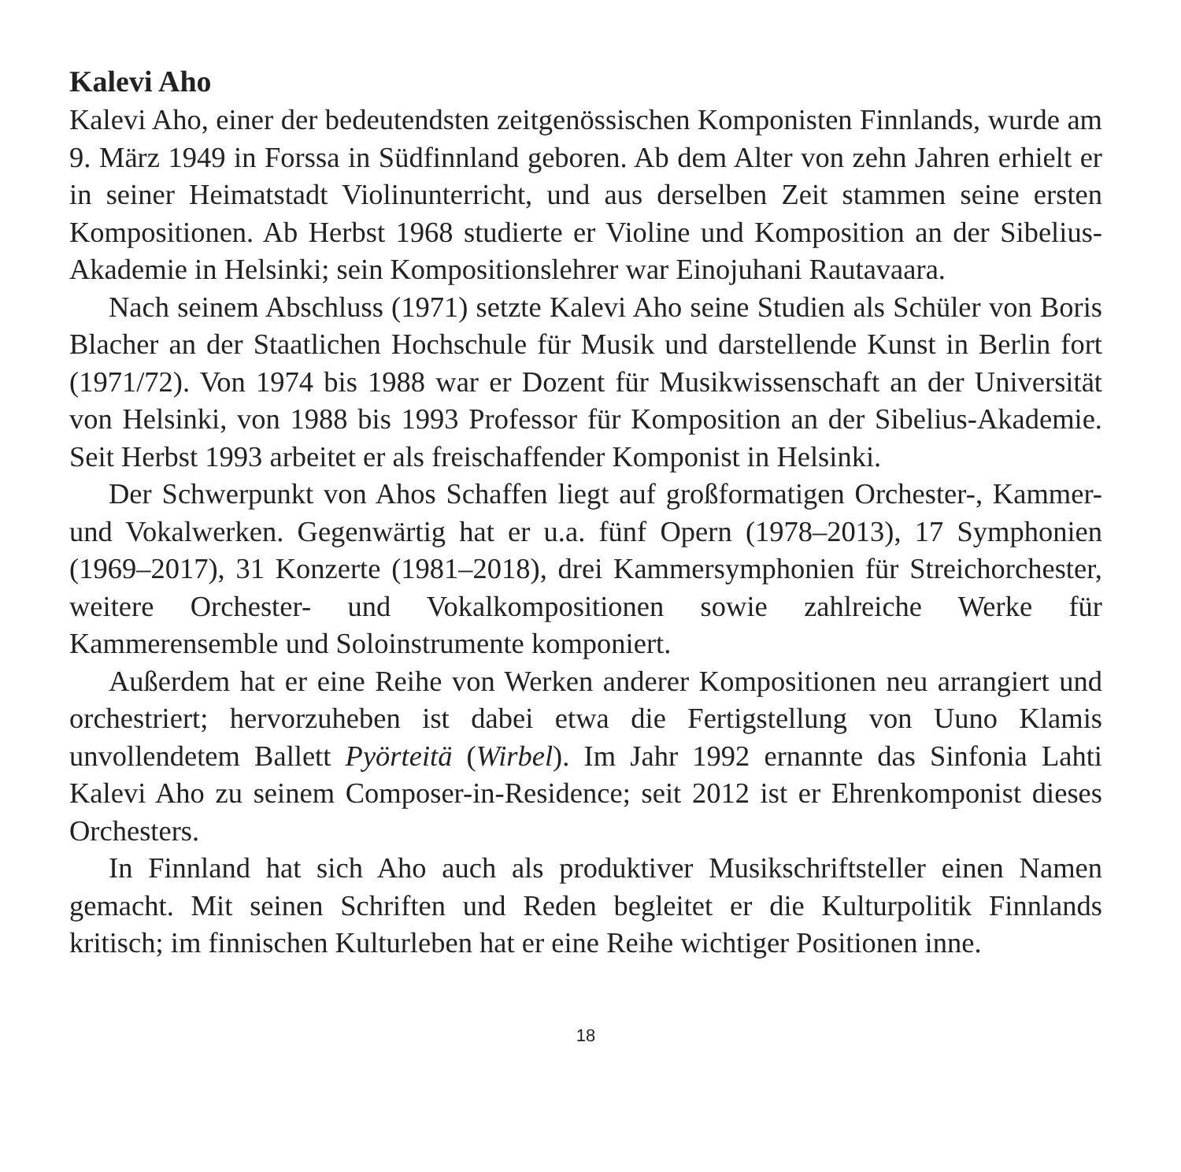Kalevi Aho
Kalevi Aho, einer der bedeutendsten zeitgenössischen Komponisten Finnlands, wurde am 9. März 1949 in Forssa in Südfinnland geboren. Ab dem Alter von zehn Jahren erhielt er in seiner Heimatstadt Violinunterricht, und aus derselben Zeit stammen seine ersten Kompositionen. Ab Herbst 1968 studierte er Violine und Komposition an der Sibelius-Akademie in Helsinki; sein Kompositionslehrer war Einojuhani Rautavaara.
Nach seinem Abschluss (1971) setzte Kalevi Aho seine Studien als Schüler von Boris Blacher an der Staatlichen Hochschule für Musik und darstellende Kunst in Berlin fort (1971/72). Von 1974 bis 1988 war er Dozent für Musikwissenschaft an der Universität von Helsinki, von 1988 bis 1993 Professor für Komposition an der Sibelius-Akademie. Seit Herbst 1993 arbeitet er als freischaffender Komponist in Helsinki.
Der Schwerpunkt von Ahos Schaffen liegt auf großformatigen Orchester-, Kammer- und Vokalwerken. Gegenwärtig hat er u.a. fünf Opern (1978–2013), 17 Symphonien (1969–2017), 31 Konzerte (1981–2018), drei Kammersymphonien für Streichorchester, weitere Orchester- und Vokalkompositionen sowie zahlreiche Werke für Kammerensemble und Soloinstrumente komponiert.
Außerdem hat er eine Reihe von Werken anderer Kompositionen neu arrangiert und orchestriert; hervorzuheben ist dabei etwa die Fertigstellung von Uuno Klamis unvollendetem Ballett Pyörteitä (Wirbel). Im Jahr 1992 ernannte das Sinfonia Lahti Kalevi Aho zu seinem Composer-in-Residence; seit 2012 ist er Ehrenkomponist dieses Orchesters.
In Finnland hat sich Aho auch als produktiver Musikschriftsteller einen Namen gemacht. Mit seinen Schriften und Reden begleitet er die Kulturpolitik Finnlands kritisch; im finnischen Kulturleben hat er eine Reihe wichtiger Positionen inne.
18